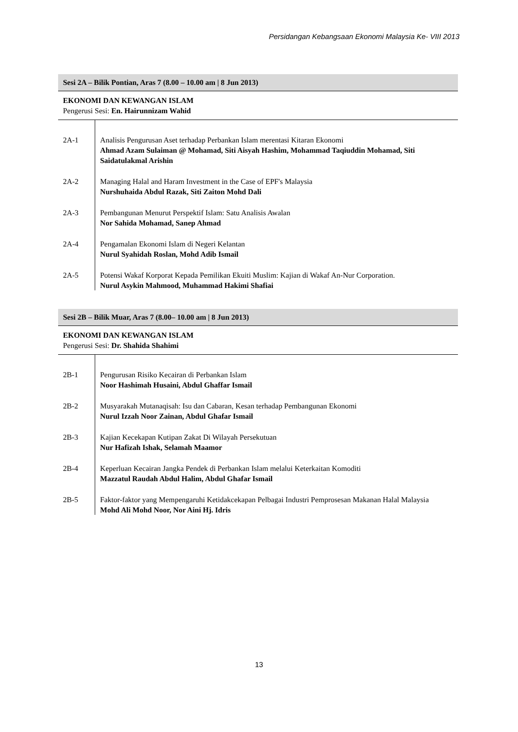Persidangan Kebangsaan Ekonomi Malaysia Ke- VIII 2013
Sesi 2A – Bilik Pontian, Aras 7 (8.00 – 10.00 am | 8 Jun 2013)
EKONOMI DAN KEWANGAN ISLAM
Pengerusi Sesi: En. Hairunnizam Wahid
| 2A-1 | Analisis Pengurusan Aset terhadap Perbankan Islam merentasi Kitaran Ekonomi Ahmad Azam Sulaiman @ Mohamad, Siti Aisyah Hashim, Mohammad Taqiuddin Mohamad, Siti Saidatulakmal Arishin |
| 2A-2 | Managing Halal and Haram Investment in the Case of EPF's Malaysia Nurshuhaida Abdul Razak, Siti Zaiton Mohd Dali |
| 2A-3 | Pembangunan Menurut Perspektif Islam: Satu Analisis Awalan Nor Sahida Mohamad, Sanep Ahmad |
| 2A-4 | Pengamalan Ekonomi Islam di Negeri Kelantan Nurul Syahidah Roslan, Mohd Adib Ismail |
| 2A-5 | Potensi Wakaf Korporat Kepada Pemilikan Ekuiti Muslim: Kajian di Wakaf An-Nur Corporation. Nurul Asykin Mahmood, Muhammad Hakimi Shafiai |
Sesi 2B – Bilik Muar, Aras 7 (8.00– 10.00 am | 8 Jun 2013)
EKONOMI DAN KEWANGAN ISLAM
Pengerusi Sesi: Dr. Shahida Shahimi
| 2B-1 | Pengurusan Risiko Kecairan di Perbankan Islam Noor Hashimah Husaini, Abdul Ghaffar Ismail |
| 2B-2 | Musyarakah Mutanaqisah: Isu dan Cabaran, Kesan terhadap Pembangunan Ekonomi Nurul Izzah Noor Zainan, Abdul Ghafar Ismail |
| 2B-3 | Kajian Kecekapan Kutipan Zakat Di Wilayah Persekutuan Nur Hafizah Ishak, Selamah Maamor |
| 2B-4 | Keperluan Kecairan Jangka Pendek di Perbankan Islam melalui Keterkaitan Komoditi Mazzatul Raudah Abdul Halim, Abdul Ghafar Ismail |
| 2B-5 | Faktor-faktor yang Mempengaruhi Ketidakcekapan Pelbagai Industri Pemprosesan Makanan Halal Malaysia Mohd Ali Mohd Noor, Nor Aini Hj. Idris |
13